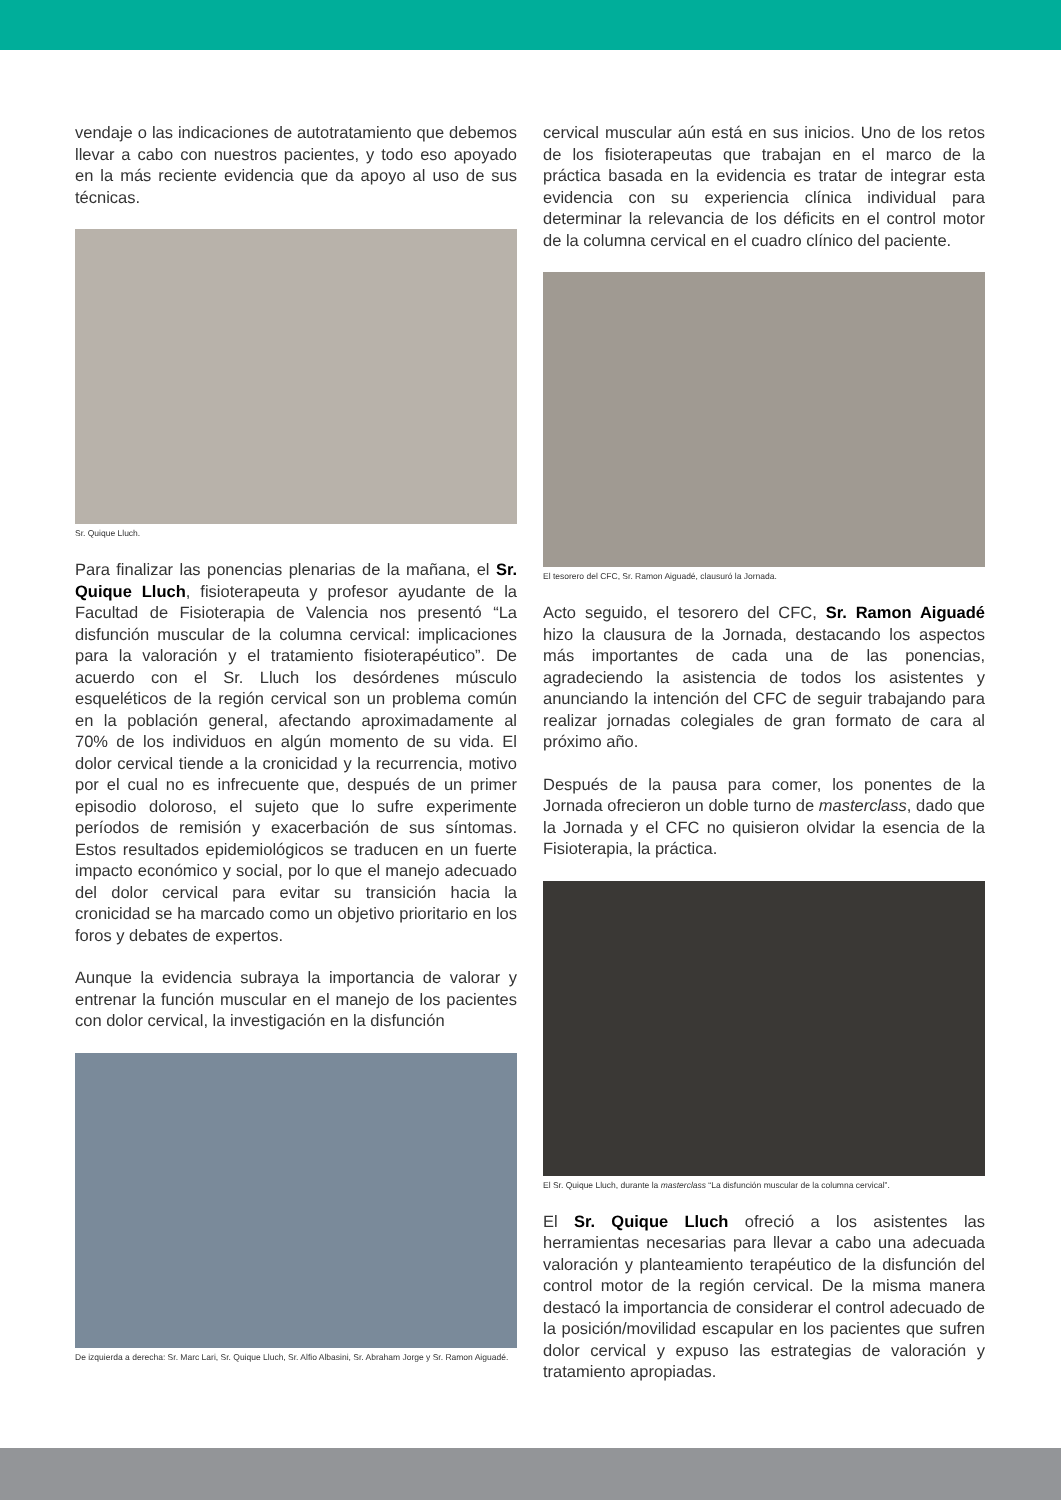vendaje o las indicaciones de autotratamiento que debemos llevar a cabo con nuestros pacientes, y todo eso apoyado en la más reciente evidencia que da apoyo al uso de sus técnicas.
Sr. Quique Lluch.
Para finalizar las ponencias plenarias de la mañana, el Sr. Quique Lluch, fisioterapeuta y profesor ayudante de la Facultad de Fisioterapia de Valencia nos presentó “La disfunción muscular de la columna cervical: implicaciones para la valoración y el tratamiento fisioterapéutico”. De acuerdo con el Sr. Lluch los desórdenes músculo esqueléticos de la región cervical son un problema común en la población general, afectando aproximadamente al 70% de los individuos en algún momento de su vida. El dolor cervical tiende a la cronicidad y la recurrencia, motivo por el cual no es infrecuente que, después de un primer episodio doloroso, el sujeto que lo sufre experimente períodos de remisión y exacerbación de sus síntomas. Estos resultados epidemiológicos se traducen en un fuerte impacto económico y social, por lo que el manejo adecuado del dolor cervical para evitar su transición hacia la cronicidad se ha marcado como un objetivo prioritario en los foros y debates de expertos.
Aunque la evidencia subraya la importancia de valorar y entrenar la función muscular en el manejo de los pacientes con dolor cervical, la investigación en la disfunción
De izquierda a derecha: Sr. Marc Lari, Sr. Quique Lluch, Sr. Alfio Albasini, Sr. Abraham Jorge y Sr. Ramon Aiguadé.
cervical muscular aún está en sus inicios. Uno de los retos de los fisioterapeutas que trabajan en el marco de la práctica basada en la evidencia es tratar de integrar esta evidencia con su experiencia clínica individual para determinar la relevancia de los déficits en el control motor de la columna cervical en el cuadro clínico del paciente.
El tesorero del CFC, Sr. Ramon Aiguadé, clausuró la Jornada.
Acto seguido, el tesorero del CFC, Sr. Ramon Aiguadé hizo la clausura de la Jornada, destacando los aspectos más importantes de cada una de las ponencias, agradeciendo la asistencia de todos los asistentes y anunciando la intención del CFC de seguir trabajando para realizar jornadas colegiales de gran formato de cara al próximo año.
Después de la pausa para comer, los ponentes de la Jornada ofrecieron un doble turno de masterclass, dado que la Jornada y el CFC no quisieron olvidar la esencia de la Fisioterapia, la práctica.
El Sr. Quique Lluch, durante la masterclass “La disfunción muscular de la columna cervical”.
El Sr. Quique Lluch ofreció a los asistentes las herramientas necesarias para llevar a cabo una adecuada valoración y planteamiento terapéutico de la disfunción del control motor de la región cervical. De la misma manera destacó la importancia de considerar el control adecuado de la posición/movilidad escapular en los pacientes que sufren dolor cervical y expuso las estrategias de valoración y tratamiento apropiadas.